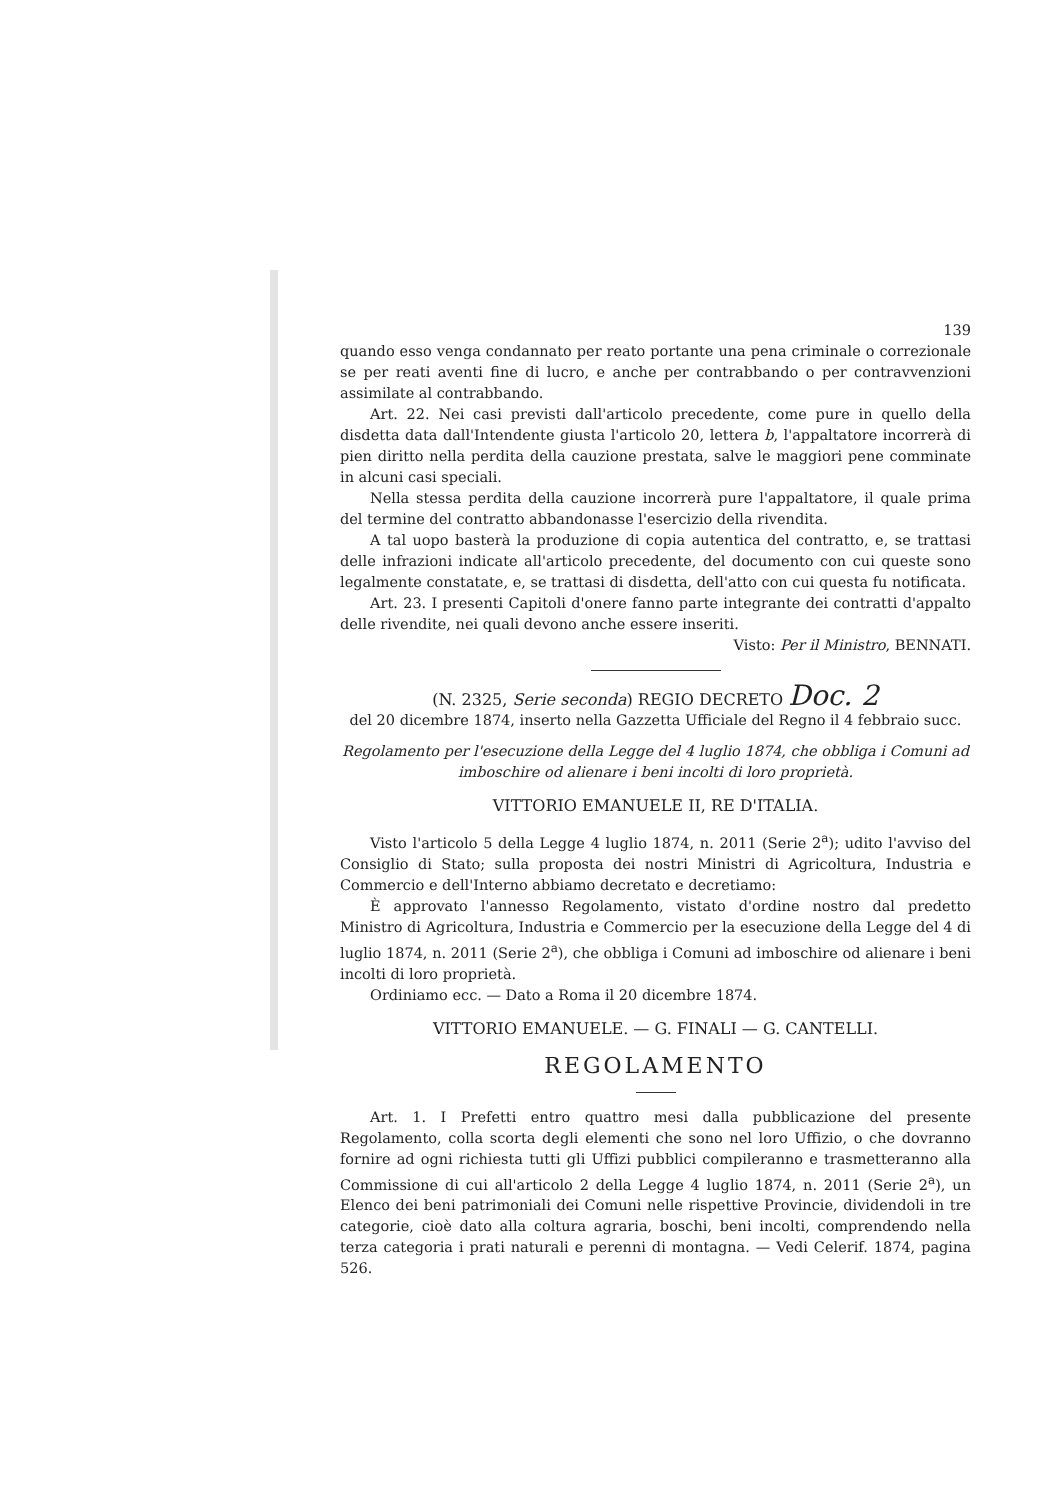139
quando esso venga condannato per reato portante una pena criminale o correzionale se per reati aventi fine di lucro, e anche per contrabbando o per contravvenzioni assimilate al contrabbando.
Art. 22. Nei casi previsti dall'articolo precedente, come pure in quello della disdetta data dall'Intendente giusta l'articolo 20, lettera b, l'appaltatore incorrerà di pien diritto nella perdita della cauzione prestata, salve le maggiori pene comminate in alcuni casi speciali.
Nella stessa perdita della cauzione incorrerà pure l'appaltatore, il quale prima del termine del contratto abbandonasse l'esercizio della rivendita.
A tal uopo basterà la produzione di copia autentica del contratto, e, se trattasi delle infrazioni indicate all'articolo precedente, del documento con cui queste sono legalmente constatate, e, se trattasi di disdetta, dell'atto con cui questa fu notificata.
Art. 23. I presenti Capitoli d'onere fanno parte integrante dei contratti d'appalto delle rivendite, nei quali devono anche essere inseriti.
Visto: Per il Ministro, BENNATI.
(N. 2325, Serie seconda) REGIO DECRETO Doc. 2
del 20 dicembre 1874, inserto nella Gazzetta Ufficiale del Regno il 4 febbraio succ.
Regolamento per l'esecuzione della Legge del 4 luglio 1874, che obbliga i Comuni ad imboschire od alienare i beni incolti di loro proprietà.
VITTORIO EMANUELE II, RE D'ITALIA.
Visto l'articolo 5 della Legge 4 luglio 1874, n. 2011 (Serie 2<sup>a</sup>); udito l'avviso del Consiglio di Stato; sulla proposta dei nostri Ministri di Agricoltura, Industria e Commercio e dell'Interno abbiamo decretato e decretiamo:
È approvato l'annesso Regolamento, vistato d'ordine nostro dal predetto Ministro di Agricoltura, Industria e Commercio per la esecuzione della Legge del 4 di luglio 1874, n. 2011 (Serie 2<sup>a</sup>), che obbliga i Comuni ad imboschire od alienare i beni incolti di loro proprietà.
Ordiniamo ecc. — Dato a Roma il 20 dicembre 1874.
VITTORIO EMANUELE. — G. FINALI — G. CANTELLI.
REGOLAMENTO
Art. 1. I Prefetti entro quattro mesi dalla pubblicazione del presente Regolamento, colla scorta degli elementi che sono nel loro Uffizio, o che dovranno fornire ad ogni richiesta tutti gli Uffizi pubblici compileranno e trasmetteranno alla Commissione di cui all'articolo 2 della Legge 4 luglio 1874, n. 2011 (Serie 2<sup>a</sup>), un Elenco dei beni patrimoniali dei Comuni nelle rispettive Provincie, dividendoli in tre categorie, cioè dato alla coltura agraria, boschi, beni incolti, comprendendo nella terza categoria i prati naturali e perenni di montagna. — Vedi Celerif. 1874, pagina 526.